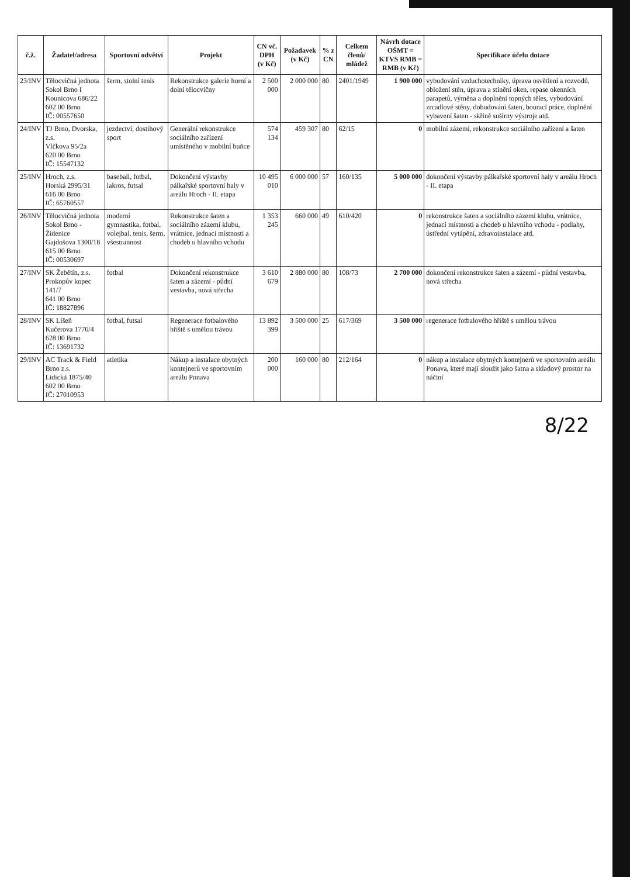| č.ž. | Žadatel/adresa | Sportovní odvětví | Projekt | CN vč. DPH (v Kč) | Požadavek (v Kč) | % z CN | Celkem členů/ mládež | Návrh dotace OŠMT = KTVS RMB = RMB (v Kč) | Specifikace účelu dotace |
| --- | --- | --- | --- | --- | --- | --- | --- | --- | --- |
| 23/INV | Tělocvičná jednota Sokol Brno I Kounicova 686/22 602 00 Brno IČ: 00557650 | šerm, stolní tenis | Rekonstrukce galerie horní a dolní tělocvičny | 2 500 000 | 2 000 000 | 80 | 2401/1949 | 1 900 000 | vybudování vzduchotechniky, úprava osvětlení a rozvodů, obložení stěn, úprava a stínění oken, repase okenních parapetů, výměna a doplnění topných těles, vybudování zrcadlové stěny, dobudování šaten, bourací práce, doplnění vybavení šaten - skříně sušírny výstroje atd. |
| 24/INV | TJ Brno, Dvorska, z.s. Vlčkova 95/2a 620 00 Brno IČ: 15547132 | jezdectví, dostihový sport | Generální rekonstrukce sociálního zařízení umístěného v mobilní buňce | 574 134 | 459 307 | 80 | 62/15 | 0 | mobilní zázemí, rekonstrukce sociálního zařízení a šaten |
| 25/INV | Hroch, z.s. Horská 2995/31 616 00 Brno IČ: 65760557 | baseball, fotbal, lakros, futsal | Dokončení výstavby pálkařské sportovní haly v areálu Hroch - II. etapa | 10 495 010 | 6 000 000 | 57 | 160/135 | 5 000 000 | dokončení výstavby pálkařské sportovní haly v areálu Hroch - II. etapa |
| 26/INV | Tělocvičná jednota Sokol Brno - Židenice Gajdošova 1300/18 615 00 Brno IČ: 00530697 | moderní gymnastika, fotbal, volejbal, tenis, šerm, všestrannost | Rekonstrukce šaten a sociálního zázemí klubu, vrátnice, jednací místnosti a chodeb u hlavního vchodu | 1 353 245 | 660 000 | 49 | 610/420 | 0 | rekonstrukce šaten a sociálního zázemí klubu, vrátnice, jednací místnosti a chodeb u hlavního vchodu - podlahy, ústřední vytápění, zdravoinstalace atd. |
| 27/INV | SK Žebětín, z.s. Prokopův kopec 141/7 641 00 Brno IČ: 18827896 | fotbal | Dokončení rekonstrukce šaten a zázemí - půdní vestavba, nová střecha | 3 610 679 | 2 880 000 | 80 | 108/73 | 2 700 000 | dokončení rekonstrukce šaten a zázemí - půdní vestavba, nová střecha |
| 28/INV | SK Líšeň Kučerova 1776/4 628 00 Brno IČ: 13691732 | fotbal, futsal | Regenerace fotbalového hřiště s umělou trávou | 13 892 399 | 3 500 000 | 25 | 617/369 | 3 500 000 | regenerace fotbalového hřiště s umělou trávou |
| 29/INV | AC Track & Field Brno z.s. Lidická 1875/40 602 00 Brno IČ: 27010953 | atletika | Nákup a instalace obytných kontejnerů ve sportovním areálu Ponava | 200 000 | 160 000 | 80 | 212/164 | 0 | nákup a instalace obytných kontejnerů ve sportovním areálu Ponava, které mají sloužit jako šatna a skladový prostor na náčiní |
8/22